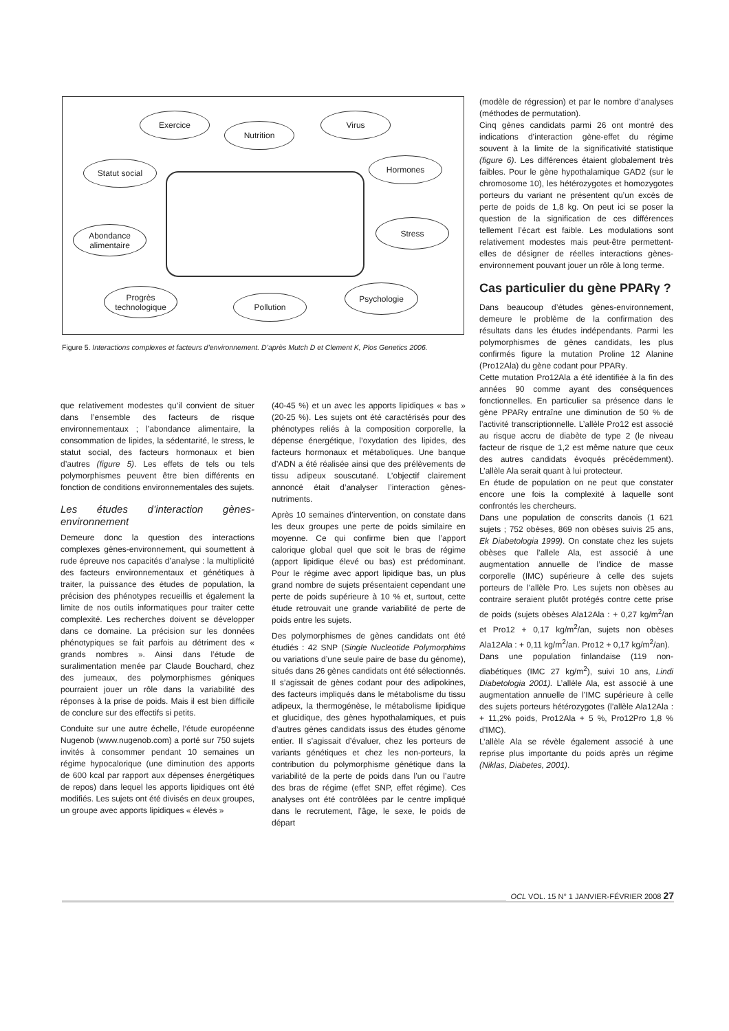Exercice
Nutrition
Virus
Statut social Hormones
Abondance alimentaire
Stress
Progrès technologique
Pollution
Psychologie
Figure 5. Interactions complexes et facteurs d’environnement. D’après Mutch D et Clement K, Plos Genetics 2006.
que relativement modestes qu’il convient de situer dans l’ensemble des facteurs de risque environnementaux ; l’abondance alimentaire, la consommation de lipides, la sédentarité, le stress, le statut social, des facteurs hormonaux et bien d’autres (figure 5). Les effets de tels ou tels polymorphismes peuvent être bien différents en fonction de conditions environnementales des sujets.
Les études d’interaction gènes-environnement
Demeure donc la question des interactions complexes gènes-environnement, qui soumettent à rude épreuve nos capacités d’analyse : la multiplicité des facteurs environnementaux et génétiques à traiter, la puissance des études de population, la précision des phénotypes recueillis et également la limite de nos outils informatiques pour traiter cette complexité. Les recherches doivent se développer dans ce domaine. La précision sur les données phénotypiques se fait parfois au détriment des « grands nombres ». Ainsi dans l’étude de suralimentation menée par Claude Bouchard, chez des jumeaux, des polymorphismes géniques pourraient jouer un rôle dans la variabilité des réponses à la prise de poids. Mais il est bien difficile de conclure sur des effectifs si petits.
Conduite sur une autre échelle, l’étude européenne Nugenob (www.nugenob.com) a porté sur 750 sujets invités à consommer pendant 10 semaines un régime hypocalorique (une diminution des apports de 600 kcal par rapport aux dépenses énergétiques de repos) dans lequel les apports lipidiques ont été modifiés. Les sujets ont été divisés en deux groupes, un groupe avec apports lipidiques « élevés »
(40-45 %) et un avec les apports lipidiques « bas » (20-25 %). Les sujets ont été caractérisés pour des phénotypes reliés à la composition corporelle, la dépense énergétique, l’oxydation des lipides, des facteurs hormonaux et métaboliques. Une banque d’ADN a été réalisée ainsi que des prélèvements de tissu adipeux souscutané. L’objectif clairement annoncé était d’analyser l’interaction gènes-nutriments.
Après 10 semaines d’intervention, on constate dans les deux groupes une perte de poids similaire en moyenne. Ce qui confirme bien que l’apport calorique global quel que soit le bras de régime (apport lipidique élevé ou bas) est prédominant. Pour le régime avec apport lipidique bas, un plus grand nombre de sujets présentaient cependant une perte de poids supérieure à 10 % et, surtout, cette étude retrouvait une grande variabilité de perte de poids entre les sujets.
Des polymorphismes de gènes candidats ont été étudiés : 42 SNP (Single Nucleotide Polymorphims ou variations d’une seule paire de base du génome), situés dans 26 gènes candidats ont été sélectionnés. Il s’agissait de gènes codant pour des adipokines, des facteurs impliqués dans le métabolisme du tissu adipeux, la thermogénèse, le métabolisme lipidique et glucidique, des gènes hypothalamiques, et puis d’autres gènes candidats issus des études génome entier. Il s’agissait d’évaluer, chez les porteurs de variants génétiques et chez les non-porteurs, la contribution du polymorphisme génétique dans la variabilité de la perte de poids dans l’un ou l’autre des bras de régime (effet SNP, effet régime). Ces analyses ont été contrôlées par le centre impliqué dans le recrutement, l’âge, le sexe, le poids de départ
(modèle de régression) et par le nombre d’analyses (méthodes de permutation).
Cinq gènes candidats parmi 26 ont montré des indications d’interaction gène-effet du régime souvent à la limite de la significativité statistique (figure 6). Les différences étaient globalement très faibles. Pour le gène hypothalamique GAD2 (sur le chromosome 10), les hétérozygotes et homozygotes porteurs du variant ne présentent qu’un excès de perte de poids de 1,8 kg. On peut ici se poser la question de la signification de ces différences tellement l’écart est faible. Les modulations sont relativement modestes mais peut-être permettent-elles de désigner de réelles interactions gènes-environnement pouvant jouer un rôle à long terme.
Cas particulier du gène PPARγ ?
Dans beaucoup d’études gènes-environnement, demeure le problème de la confirmation des résultats dans les études indépendants. Parmi les polymorphismes de gènes candidats, les plus confirmés figure la mutation Proline 12 Alanine (Pro12Ala) du gène codant pour PPARγ.
Cette mutation Pro12Ala a été identifiée à la fin des années 90 comme ayant des conséquences fonctionnelles. En particulier sa présence dans le gène PPARγ entraîne une diminution de 50 % de l’activité transcriptionnelle. L’allèle Pro12 est associé au risque accru de diabète de type 2 (le niveau facteur de risque de 1,2 est même nature que ceux des autres candidats évoqués précédemment). L’allèle Ala serait quant à lui protecteur.
En étude de population on ne peut que constater encore une fois la complexité à laquelle sont confrontés les chercheurs.
Dans une population de conscrits danois (1 621 sujets ; 752 obèses, 869 non obèses suivis 25 ans, Ek Diabetologia 1999). On constate chez les sujets obèses que l’allele Ala, est associé à une augmentation annuelle de l’indice de masse corporelle (IMC) supérieure à celle des sujets porteurs de l’allèle Pro. Les sujets non obèses au contraire seraient plutôt protégés contre cette prise de poids (sujets obèses Ala12Ala : + 0,27 kg/m<sup>2</sup>/an et Pro12 + 0,17 kg/m<sup>2</sup>/an, sujets non obèses Ala12Ala : + 0,11 kg/m<sup>2</sup>/an. Pro12 + 0,17 kg/m<sup>2</sup>/an).
Dans une population finlandaise (119 non-diabétiques (IMC 27 kg/m<sup>2</sup>), suivi 10 ans, Lindi Diabetologia 2001). L’allèle Ala, est associé à une augmentation annuelle de l’IMC supérieure à celle des sujets porteurs hétérozygotes (l’allèle Ala12Ala : + 11,2% poids, Pro12Ala + 5 %, Pro12Pro 1,8 % d’IMC).
L’allèle Ala se révèle également associé à une reprise plus importante du poids après un régime (Niklas, Diabetes, 2001).
OCL VOL. 15 N° 1 JANVIER-FÉVRIER 2008 27